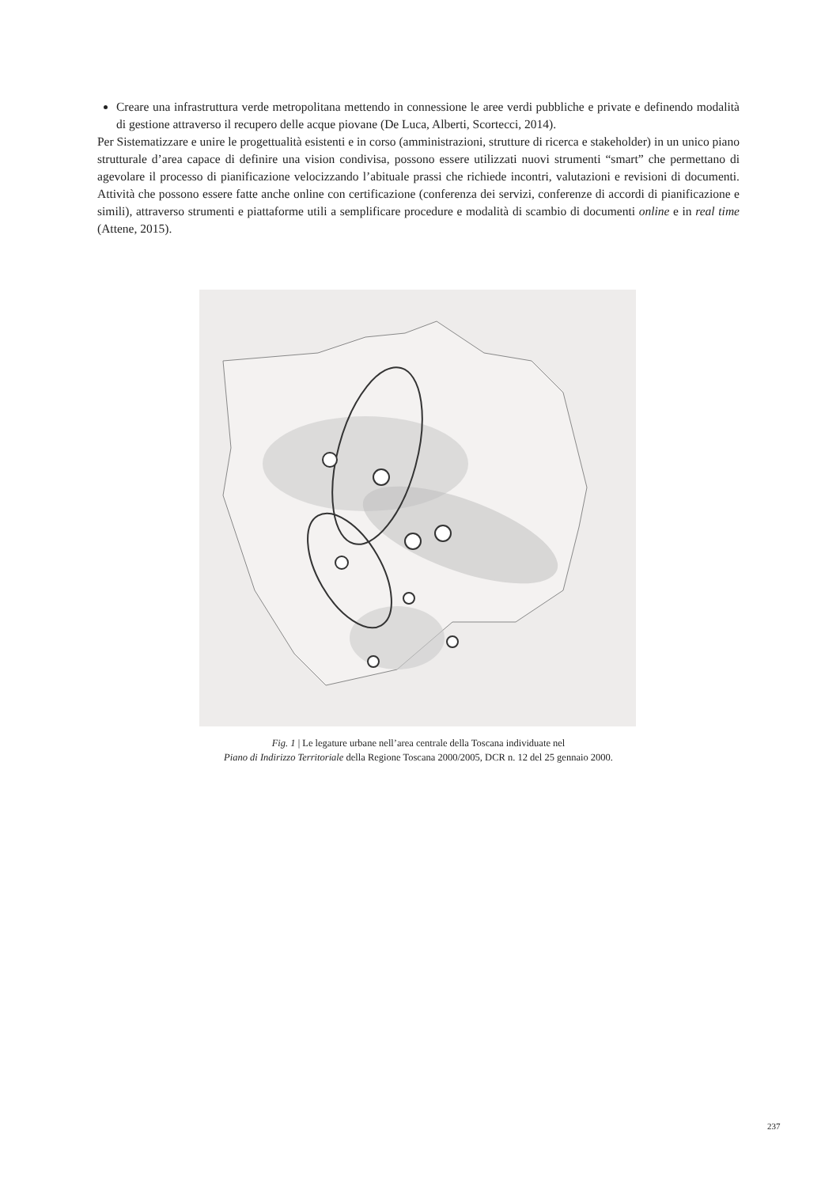Creare una infrastruttura verde metropolitana mettendo in connessione le aree verdi pubbliche e private e definendo modalità di gestione attraverso il recupero delle acque piovane (De Luca, Alberti, Scortecci, 2014).
Per Sistematizzare e unire le progettualità esistenti e in corso (amministrazioni, strutture di ricerca e stakeholder) in un unico piano strutturale d’area capace di definire una vision condivisa, possono essere utilizzati nuovi strumenti “smart” che permettano di agevolare il processo di pianificazione velocizzando l’abituale prassi che richiede incontri, valutazioni e revisioni di documenti. Attività che possono essere fatte anche online con certificazione (conferenza dei servizi, conferenze di accordi di pianificazione e simili), attraverso strumenti e piattaforme utili a semplificare procedure e modalità di scambio di documenti online e in real time (Attene, 2015).
Fig. 1 | Le legature urbane nell’area centrale della Toscana individuate nel
Piano di Indirizzo Territoriale della Regione Toscana 2000/2005, DCR n. 12 del 25 gennaio 2000.
237